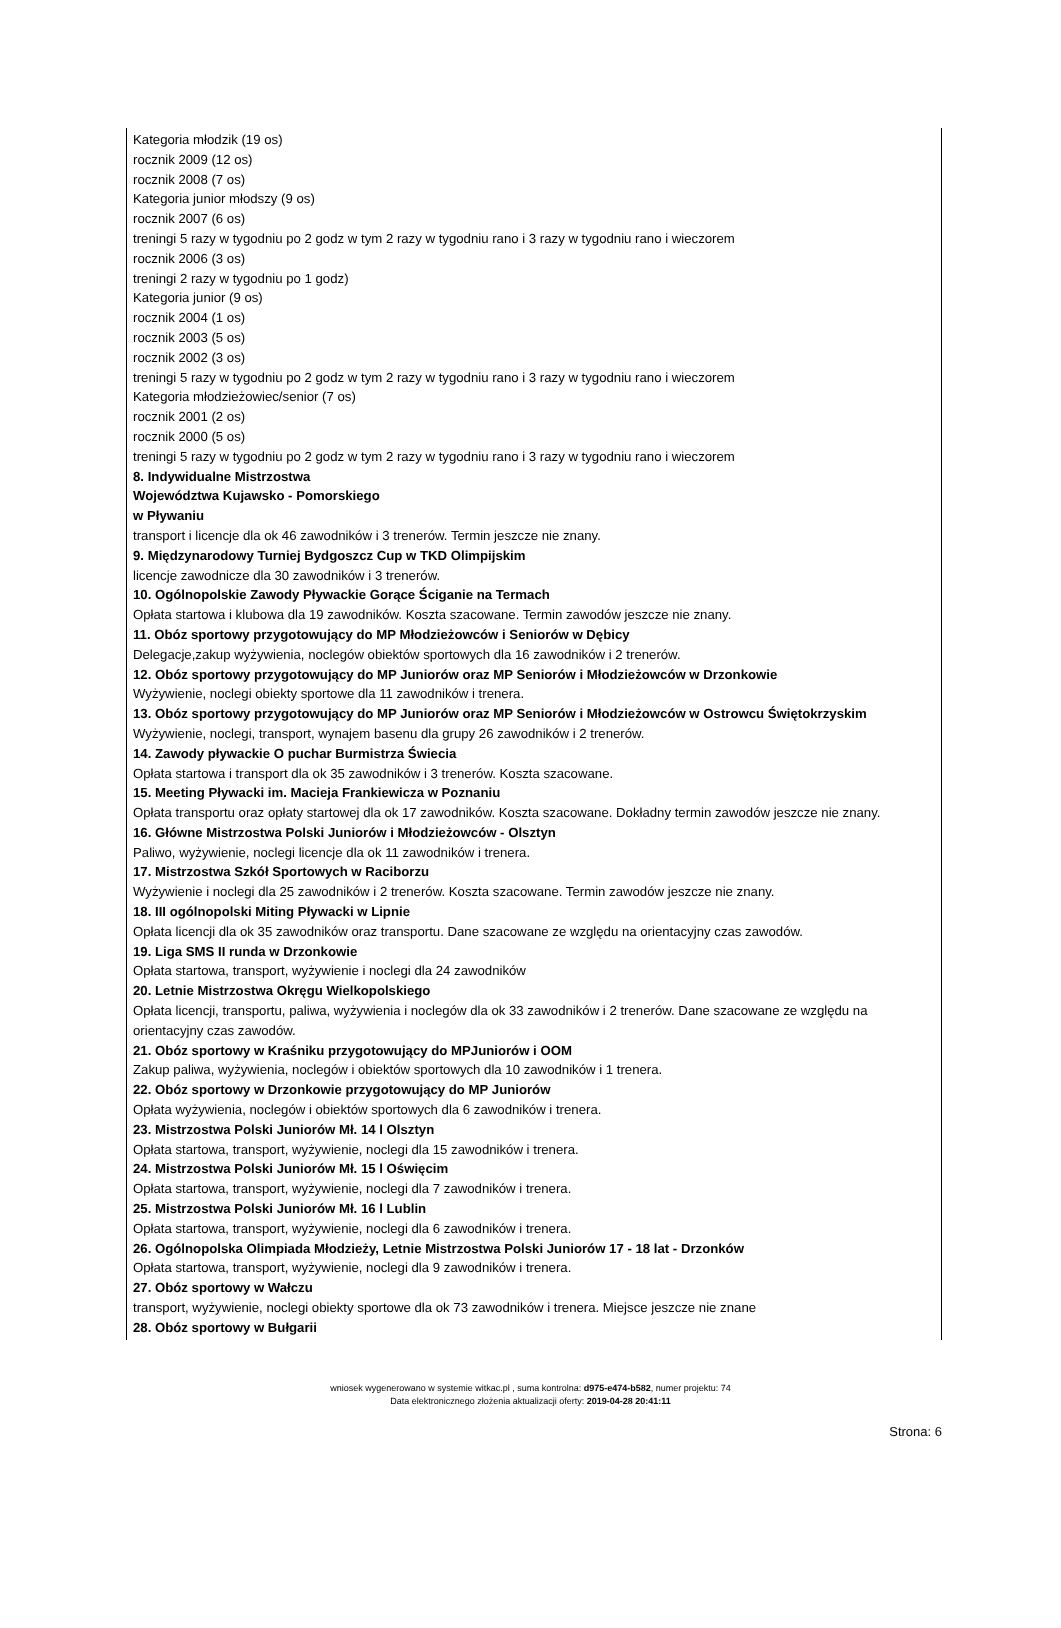Kategoria młodzik (19 os)
rocznik 2009 (12 os)
rocznik 2008 (7 os)
Kategoria junior młodszy (9 os)
rocznik 2007 (6 os)
treningi 5 razy w tygodniu po 2 godz w tym 2 razy w tygodniu rano i 3 razy w tygodniu rano i wieczorem
rocznik 2006 (3 os)
treningi 2 razy w tygodniu po 1 godz)
Kategoria junior (9 os)
rocznik 2004 (1 os)
rocznik 2003 (5 os)
rocznik 2002 (3 os)
treningi 5 razy w tygodniu po 2 godz w tym 2 razy w tygodniu rano i 3 razy w tygodniu rano i wieczorem
Kategoria młodzieżowiec/senior (7 os)
rocznik 2001 (2 os)
rocznik 2000 (5 os)
treningi 5 razy w tygodniu po 2 godz w tym 2 razy w tygodniu rano i 3 razy w tygodniu rano i wieczorem
8. Indywidualne Mistrzostwa
Województwa Kujawsko - Pomorskiego
w Pływaniu
transport i licencje dla ok 46 zawodników i 3 trenerów. Termin jeszcze nie znany.
9. Międzynarodowy Turniej Bydgoszcz Cup w TKD Olimpijskim
licencje zawodnicze dla 30 zawodników i 3 trenerów.
10. Ogólnopolskie Zawody Pływackie Gorące Ściganie na Termach
Opłata startowa i klubowa dla 19 zawodników. Koszta szacowane. Termin zawodów jeszcze nie znany.
11. Obóz sportowy przygotowujący do MP Młodzieżowców i Seniorów w Dębicy
Delegacje,zakup wyżywienia, noclegów obiektów sportowych dla 16 zawodników i 2 trenerów.
12. Obóz sportowy przygotowujący do MP Juniorów oraz MP Seniorów i Młodzieżowców w Drzonkowie
Wyżywienie, noclegi obiekty sportowe dla 11 zawodników i trenera.
13. Obóz sportowy przygotowujący do MP Juniorów oraz MP Seniorów i Młodzieżowców w Ostrowcu Świętokrzyskim
Wyżywienie, noclegi, transport, wynajem basenu dla grupy 26 zawodników i 2 trenerów.
14. Zawody pływackie O puchar Burmistrza Świecia
Opłata startowa i transport dla ok 35 zawodników i 3 trenerów. Koszta szacowane.
15. Meeting Pływacki im. Macieja Frankiewicza w Poznaniu
Opłata transportu oraz opłaty startowej dla ok 17 zawodników. Koszta szacowane. Dokładny termin zawodów jeszcze nie znany.
16. Główne Mistrzostwa Polski Juniorów i Młodzieżowców - Olsztyn
Paliwo, wyżywienie, noclegi licencje dla ok 11 zawodników i trenera.
17. Mistrzostwa Szkół Sportowych w Raciborzu
Wyżywienie i noclegi dla 25 zawodników i 2 trenerów. Koszta szacowane. Termin zawodów jeszcze nie znany.
18. III ogólnopolski Miting Pływacki w Lipnie
Opłata licencji dla ok 35 zawodników oraz transportu. Dane szacowane ze względu na orientacyjny czas zawodów.
19. Liga SMS II runda w Drzonkowie
Opłata startowa, transport, wyżywienie i noclegi dla 24 zawodników
20. Letnie Mistrzostwa Okręgu Wielkopolskiego
Opłata licencji, transportu, paliwa, wyżywienia i noclegów dla ok 33 zawodników i 2 trenerów. Dane szacowane ze względu na orientacyjny czas zawodów.
21. Obóz sportowy w Kraśniku przygotowujący do MPJuniorów i OOM
Zakup paliwa, wyżywienia, noclegów i obiektów sportowych dla 10 zawodników i 1 trenera.
22. Obóz sportowy w Drzonkowie przygotowujący do MP Juniorów
Opłata wyżywienia, noclegów i obiektów sportowych dla 6 zawodników i trenera.
23. Mistrzostwa Polski Juniorów Mł. 14 l Olsztyn
Opłata startowa, transport, wyżywienie, noclegi dla 15 zawodników i trenera.
24. Mistrzostwa Polski Juniorów Mł. 15 l Oświęcim
Opłata startowa, transport, wyżywienie, noclegi dla 7 zawodników i trenera.
25. Mistrzostwa Polski Juniorów Mł. 16 l Lublin
Opłata startowa, transport, wyżywienie, noclegi dla 6 zawodników i trenera.
26. Ogólnopolska Olimpiada Młodzieży, Letnie Mistrzostwa Polski Juniorów 17 - 18 lat - Drzonków
Opłata startowa, transport, wyżywienie, noclegi dla 9 zawodników i trenera.
27. Obóz sportowy w Wałczu
transport, wyżywienie, noclegi obiekty sportowe dla ok 73 zawodników i trenera. Miejsce jeszcze nie znane
28. Obóz sportowy w Bułgarii
wniosek wygenerowano w systemie witkac.pl , suma kontrolna: d975-e474-b582, numer projektu: 74
Data elektronicznego złożenia aktualizacji oferty: 2019-04-28 20:41:11
Strona: 6